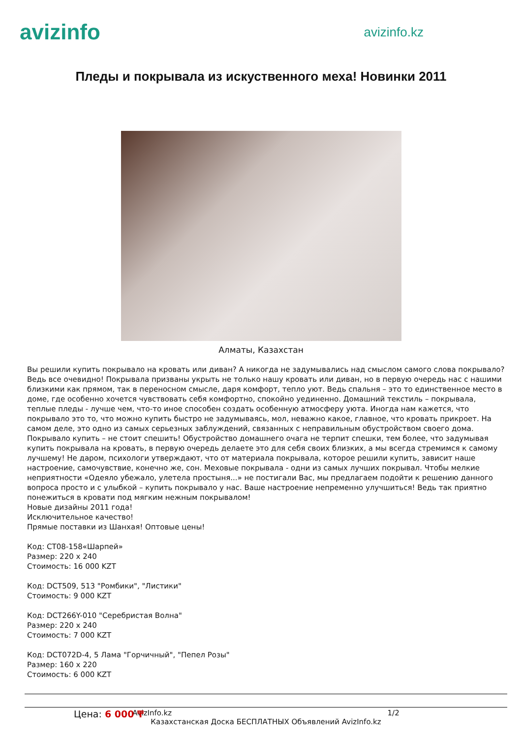avizinfo
avizinfo.kz
Пледы и покрывала из искуственного меха! Новинки 2011
Алматы, Казахстан
Вы решили купить покрывало на кровать или диван? А никогда не задумывались над смыслом самого слова покрывало? Ведь все очевидно! Покрывала призваны укрыть не только нашу кровать или диван, но в первую очередь нас с нашими близкими как прямом, так в переносном смысле, даря комфорт, тепло уют. Ведь спальня – это то единственное место в доме, где особенно хочется чувствовать себя комфортно, спокойно уединенно. Домашний текстиль – покрывала, теплые пледы - лучше чем, что-то иное способен создать особенную атмосферу уюта. Иногда нам кажется, что покрывало это то, что можно купить быстро не задумываясь, мол, неважно какое, главное, что кровать прикроет. На самом деле, это одно из самых серьезных заблуждений, связанных с неправильным обустройством своего дома. Покрывало купить – не стоит спешить! Обустройство домашнего очага не терпит спешки, тем более, что задумывая купить покрывала на кровать, в первую очередь делаете это для себя своих близких, а мы всегда стремимся к самому лучшему! Не даром, психологи утверждают, что от материала покрывала, которое решили купить, зависит наше настроение, самочувствие, конечно же, сон. Меховые покрывала - одни из самых лучших покрывал. Чтобы мелкие неприятности «Одеяло убежало, улетела простыня...» не постигали Вас, мы предлагаем подойти к решению данного вопроса просто и с улыбкой – купить покрывало у нас. Ваше настроение непременно улучшиться! Ведь так приятно понежиться в кровати под мягким нежным покрывалом!
Новые дизайны 2011 года!
Исключительное качество!
Прямые поставки из Шанхая! Оптовые цены!
Код: CT08-158«Шарпей»
Размер: 220 x 240
Стоимость: 16 000 KZT
Код: DCT509, 513 "Ромбики", "Листики"
Стоимость: 9 000 KZT
Код: DCT266Y-010 "Серебристая Волна"
Размер: 220 x 240
Стоимость: 7 000 KZT
Код: DCT072D-4, 5 Лама "Горчичный", "Пепел Розы"
Размер: 160 x 220
Стоимость: 6 000 KZT
AvizInfo.kz 1/2
Казахстанская Доска БЕСПЛАТНЫХ Объявлений AvizInfo.kz
Цена: 6 000 ₸